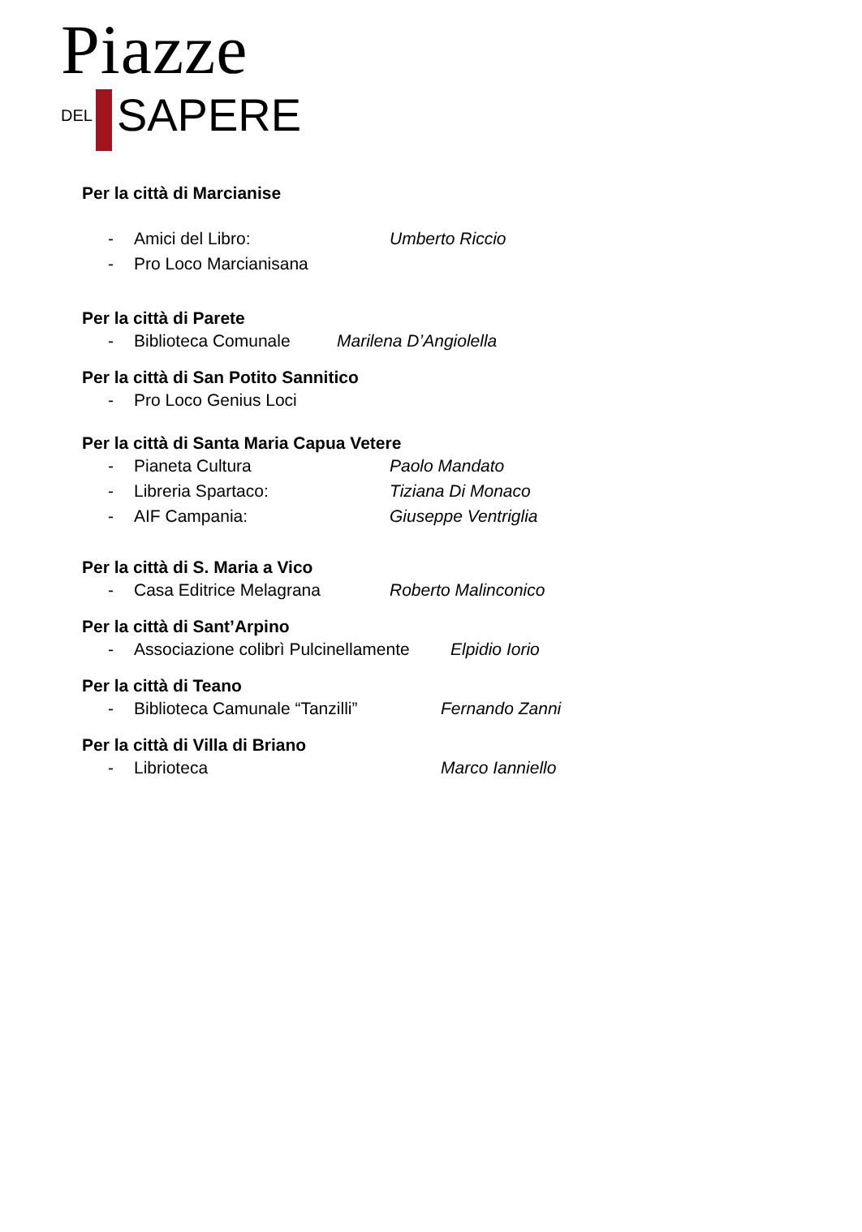Piazze
DEL
SAPERE
Per la città di Marcianise
- Amici del Libro: Umberto Riccio
- Pro Loco Marcianisana
Per la città di Parete
- Biblioteca Comunale Marilena D’Angiolella
Per la città di San Potito Sannitico
- Pro Loco Genius Loci
Per la città di Santa Maria Capua Vetere
- Pianeta Cultura Paolo Mandato
- Libreria Spartaco: Tiziana Di Monaco
- AIF Campania: Giuseppe Ventriglia
Per la città di S. Maria a Vico
- Casa Editrice Melagrana Roberto Malinconico
Per la città di Sant’Arpino
- Associazione colibrì Pulcinellamente Elpidio Iorio
Per la città di Teano
- Biblioteca Camunale “Tanzilli” Fernando Zanni
Per la città di Villa di Briano
- Librioteca Marco Ianniello